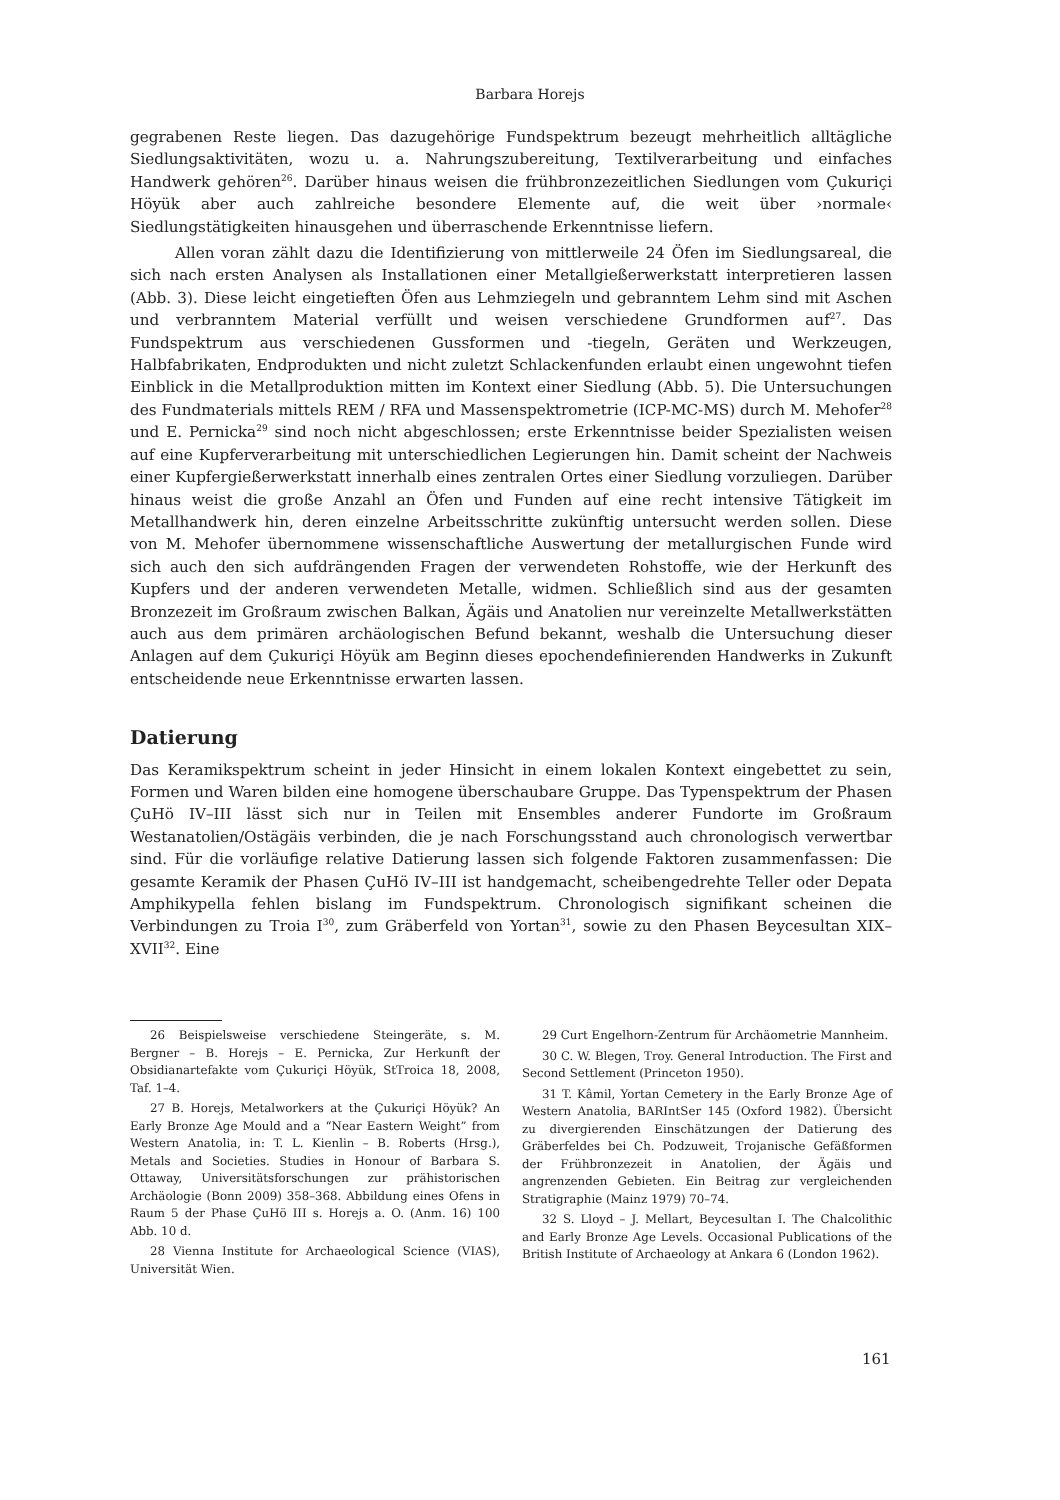Barbara Horejs
gegrabenen Reste liegen. Das dazugehörige Fundspektrum bezeugt mehrheitlich alltägliche Siedlungsaktivitäten, wozu u. a. Nahrungszubereitung, Textilverarbeitung und einfaches Handwerk gehören<sup>26</sup>. Darüber hinaus weisen die frühbronzezeitlichen Siedlungen vom Çukuriçi Höyük aber auch zahlreiche besondere Elemente auf, die weit über ›normale‹ Siedlungstätigkeiten hinausgehen und überraschende Erkenntnisse liefern.
Allen voran zählt dazu die Identifizierung von mittlerweile 24 Öfen im Siedlungsareal, die sich nach ersten Analysen als Installationen einer Metallgießerwerkstatt interpretieren lassen (Abb. 3). Diese leicht eingetieften Öfen aus Lehmziegeln und gebranntem Lehm sind mit Aschen und verbranntem Material verfüllt und weisen verschiedene Grundformen auf<sup>27</sup>. Das Fundspektrum aus verschiedenen Gussformen und -tiegeln, Geräten und Werkzeugen, Halbfabrikaten, Endprodukten und nicht zuletzt Schlackenfunden erlaubt einen ungewohnt tiefen Einblick in die Metallproduktion mitten im Kontext einer Siedlung (Abb. 5). Die Untersuchungen des Fundmaterials mittels REM / RFA und Massenspektrometrie (ICP-MC-MS) durch M. Mehofer<sup>28</sup> und E. Pernicka<sup>29</sup> sind noch nicht abgeschlossen; erste Erkenntnisse beider Spezialisten weisen auf eine Kupferverarbeitung mit unterschiedlichen Legierungen hin. Damit scheint der Nachweis einer Kupfergießerwerkstatt innerhalb eines zentralen Ortes einer Siedlung vorzuliegen. Darüber hinaus weist die große Anzahl an Öfen und Funden auf eine recht intensive Tätigkeit im Metallhandwerk hin, deren einzelne Arbeitsschritte zukünftig untersucht werden sollen. Diese von M. Mehofer übernommene wissenschaftliche Auswertung der metallurgischen Funde wird sich auch den sich aufdrängenden Fragen der verwendeten Rohstoffe, wie der Herkunft des Kupfers und der anderen verwendeten Metalle, widmen. Schließlich sind aus der gesamten Bronzezeit im Großraum zwischen Balkan, Ägäis und Anatolien nur vereinzelte Metallwerkstätten auch aus dem primären archäologischen Befund bekannt, weshalb die Untersuchung dieser Anlagen auf dem Çukuriçi Höyük am Beginn dieses epochendefinierenden Handwerks in Zukunft entscheidende neue Erkenntnisse erwarten lassen.
Datierung
Das Keramikspektrum scheint in jeder Hinsicht in einem lokalen Kontext eingebettet zu sein, Formen und Waren bilden eine homogene überschaubare Gruppe. Das Typenspektrum der Phasen ÇuHö IV–III lässt sich nur in Teilen mit Ensembles anderer Fundorte im Großraum Westanatolien/Ostägäis verbinden, die je nach Forschungsstand auch chronologisch verwertbar sind. Für die vorläufige relative Datierung lassen sich folgende Faktoren zusammenfassen: Die gesamte Keramik der Phasen ÇuHö IV–III ist handgemacht, scheibengedrehte Teller oder Depata Amphikypella fehlen bislang im Fundspektrum. Chronologisch signifikant scheinen die Verbindungen zu Troia I<sup>30</sup>, zum Gräberfeld von Yortan<sup>31</sup>, sowie zu den Phasen Beycesultan XIX–XVII<sup>32</sup>. Eine
26 Beispielsweise verschiedene Steingeräte, s. M. Bergner – B. Horejs – E. Pernicka, Zur Herkunft der Obsidianartefakte vom Çukuriçi Höyük, StTroica 18, 2008, Taf. 1–4.
27 B. Horejs, Metalworkers at the Çukuriçi Höyük? An Early Bronze Age Mould and a “Near Eastern Weight” from Western Anatolia, in: T. L. Kienlin – B. Roberts (Hrsg.), Metals and Societies. Studies in Honour of Barbara S. Ottaway, Universitätsforschungen zur prähistorischen Archäologie (Bonn 2009) 358–368. Abbildung eines Ofens in Raum 5 der Phase ÇuHö III s. Horejs a. O. (Anm. 16) 100 Abb. 10 d.
28 Vienna Institute for Archaeological Science (VIAS), Universität Wien.
29 Curt Engelhorn-Zentrum für Archäometrie Mannheim.
30 C. W. Blegen, Troy. General Introduction. The First and Second Settlement (Princeton 1950).
31 T. Kâmil, Yortan Cemetery in the Early Bronze Age of Western Anatolia, BARIntSer 145 (Oxford 1982). Übersicht zu divergierenden Einschätzungen der Datierung des Gräberfeldes bei Ch. Podzuweit, Trojanische Gefäßformen der Frühbronzezeit in Anatolien, der Ägäis und angrenzenden Gebieten. Ein Beitrag zur vergleichenden Stratigraphie (Mainz 1979) 70–74.
32 S. Lloyd – J. Mellart, Beycesultan I. The Chalcolithic and Early Bronze Age Levels. Occasional Publications of the British Institute of Archaeology at Ankara 6 (London 1962).
161